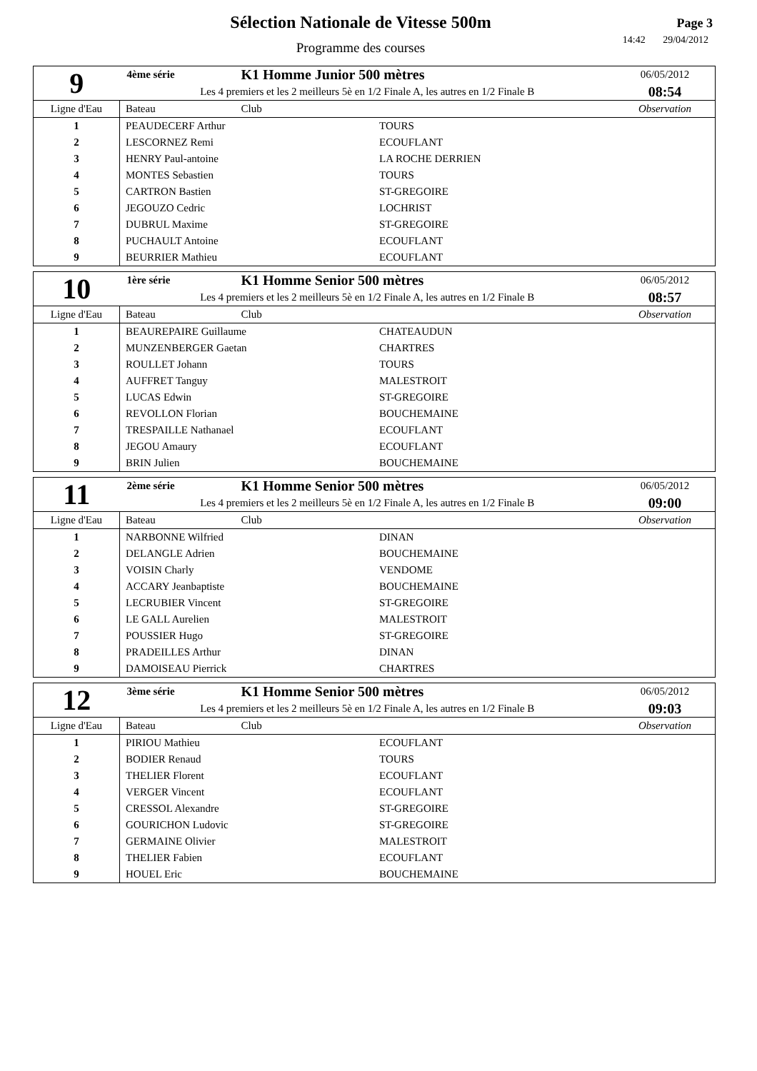Sélection Nationale de Vitesse 500m
Programme des courses
Page 3
14:42 29/04/2012
| 9 | 4ème série | K1 Homme Junior 500 mètres | 06/05/2012 |
| | Les 4 premiers et les 2 meilleurs 5è en 1/2 Finale A, les autres en 1/2 Finale B | | 08:54 |
| Ligne d'Eau | Bateau | Club | Observation |
| 1 | PEAUDECERF Arthur TOURS | | |
| 2 | LESCORNEZ Remi ECOUFLANT | | |
| 3 | HENRY Paul-antoine LA ROCHE DERRIEN | | |
| 4 | MONTES Sebastien TOURS | | |
| 5 | CARTRON Bastien ST-GREGOIRE | | |
| 6 | JEGOUZO Cedric LOCHRIST | | |
| 7 | DUBRUL Maxime ST-GREGOIRE | | |
| 8 | PUCHAULT Antoine ECOUFLANT | | |
| 9 | BEURRIER Mathieu ECOUFLANT | | |
| 10 | 1ère série | K1 Homme Senior 500 mètres | 06/05/2012 |
| | Les 4 premiers et les 2 meilleurs 5è en 1/2 Finale A, les autres en 1/2 Finale B | | 08:57 |
| Ligne d'Eau | Bateau | Club | Observation |
| 1 | BEAUREPAIRE Guillaume CHATEAUDUN | | |
| 2 | MUNZENBERGER Gaetan CHARTRES | | |
| 3 | ROULLET Johann TOURS | | |
| 4 | AUFFRET Tanguy MALESTROIT | | |
| 5 | LUCAS Edwin ST-GREGOIRE | | |
| 6 | REVOLLON Florian BOUCHEMAINE | | |
| 7 | TRESPAILLE Nathanael ECOUFLANT | | |
| 8 | JEGOU Amaury ECOUFLANT | | |
| 9 | BRIN Julien BOUCHEMAINE | | |
| 11 | 2ème série | K1 Homme Senior 500 mètres | 06/05/2012 |
| | Les 4 premiers et les 2 meilleurs 5è en 1/2 Finale A, les autres en 1/2 Finale B | | 09:00 |
| Ligne d'Eau | Bateau | Club | Observation |
| 1 | NARBONNE Wilfried DINAN | | |
| 2 | DELANGLE Adrien BOUCHEMAINE | | |
| 3 | VOISIN Charly VENDOME | | |
| 4 | ACCARY Jeanbaptiste BOUCHEMAINE | | |
| 5 | LECRUBIER Vincent ST-GREGOIRE | | |
| 6 | LE GALL Aurelien MALESTROIT | | |
| 7 | POUSSIER Hugo ST-GREGOIRE | | |
| 8 | PRADEILLES Arthur DINAN | | |
| 9 | DAMOISEAU Pierrick CHARTRES | | |
| 12 | 3ème série | K1 Homme Senior 500 mètres | 06/05/2012 |
| | Les 4 premiers et les 2 meilleurs 5è en 1/2 Finale A, les autres en 1/2 Finale B | | 09:03 |
| Ligne d'Eau | Bateau | Club | Observation |
| 1 | PIRIOU Mathieu ECOUFLANT | | |
| 2 | BODIER Renaud TOURS | | |
| 3 | THELIER Florent ECOUFLANT | | |
| 4 | VERGER Vincent ECOUFLANT | | |
| 5 | CRESSOL Alexandre ST-GREGOIRE | | |
| 6 | GOURICHON Ludovic ST-GREGOIRE | | |
| 7 | GERMAINE Olivier MALESTROIT | | |
| 8 | THELIER Fabien ECOUFLANT | | |
| 9 | HOUEL Eric BOUCHEMAINE | | |